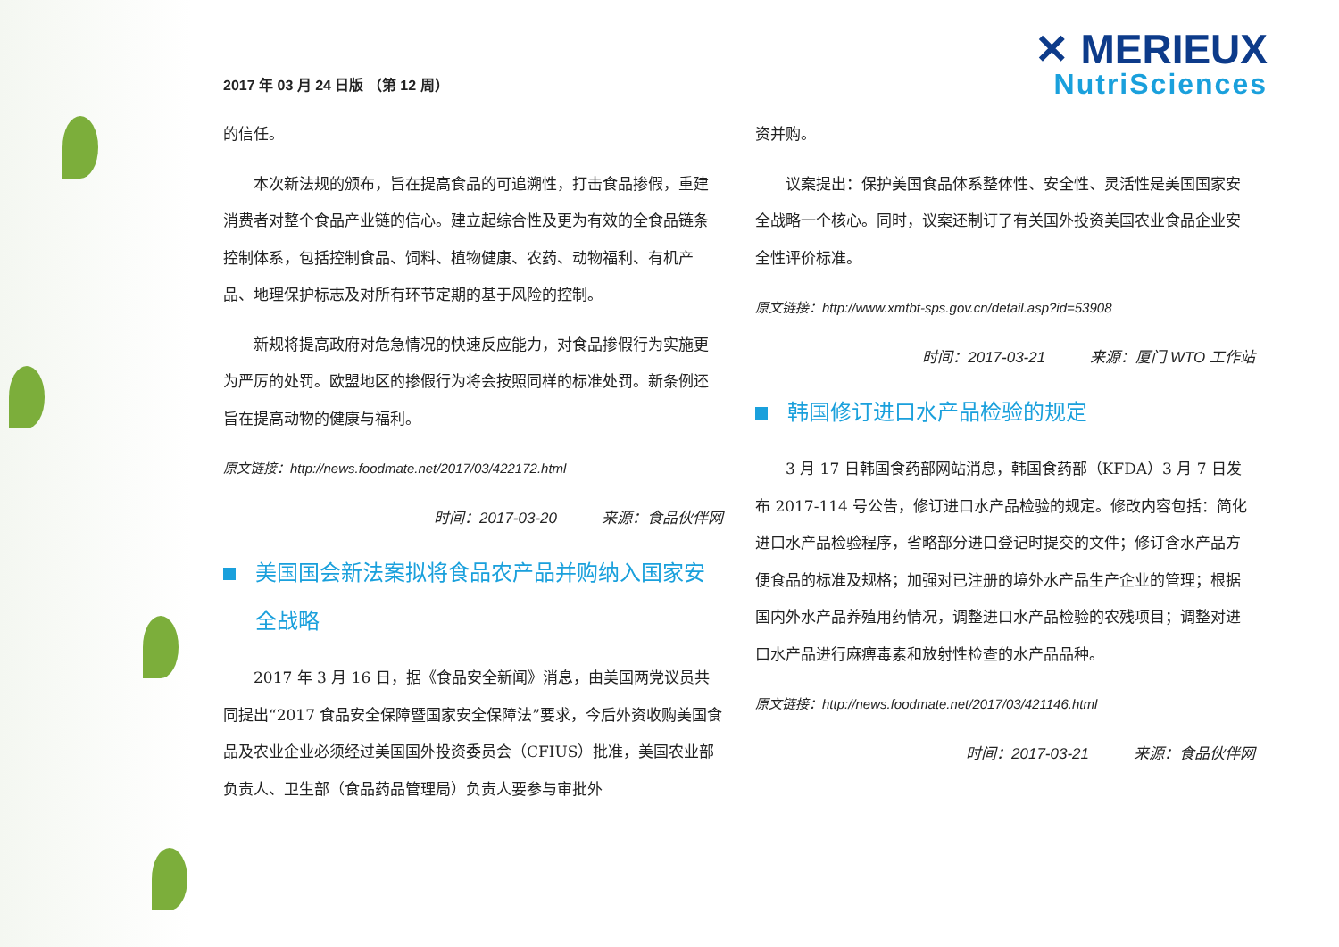2017 年 03 月 24 日版 （第 12 周）
✕ MERIEUX
NutriSciences
的信任。
本次新法规的颁布，旨在提高食品的可追溯性，打击食品掺假，重建消费者对整个食品产业链的信心。建立起综合性及更为有效的全食品链条控制体系，包括控制食品、饲料、植物健康、农药、动物福利、有机产品、地理保护标志及对所有环节定期的基于风险的控制。
新规将提高政府对危急情况的快速反应能力，对食品掺假行为实施更为严厉的处罚。欧盟地区的掺假行为将会按照同样的标准处罚。新条例还旨在提高动物的健康与福利。
原文链接：http://news.foodmate.net/2017/03/422172.html
时间：2017-03-20 来源：食品伙伴网
美国国会新法案拟将食品农产品并购纳入国家安全战略
2017 年 3 月 16 日，据《食品安全新闻》消息，由美国两党议员共同提出“2017 食品安全保障暨国家安全保障法”要求，今后外资收购美国食品及农业企业必须经过美国国外投资委员会（CFIUS）批准，美国农业部负责人、卫生部（食品药品管理局）负责人要参与审批外
资并购。
议案提出：保护美国食品体系整体性、安全性、灵活性是美国国家安全战略一个核心。同时，议案还制订了有关国外投资美国农业食品企业安全性评价标准。
原文链接：http://www.xmtbt-sps.gov.cn/detail.asp?id=53908
时间：2017-03-21 来源：厦门 WTO 工作站
韩国修订进口水产品检验的规定
3 月 17 日韩国食药部网站消息，韩国食药部（KFDA）3 月 7 日发布 2017-114 号公告，修订进口水产品检验的规定。修改内容包括：简化进口水产品检验程序，省略部分进口登记时提交的文件；修订含水产品方便食品的标准及规格；加强对已注册的境外水产品生产企业的管理；根据国内外水产品养殖用药情况，调整进口水产品检验的农残项目；调整对进口水产品进行麻痹毒素和放射性检查的水产品品种。
原文链接：http://news.foodmate.net/2017/03/421146.html
时间：2017-03-21 来源：食品伙伴网